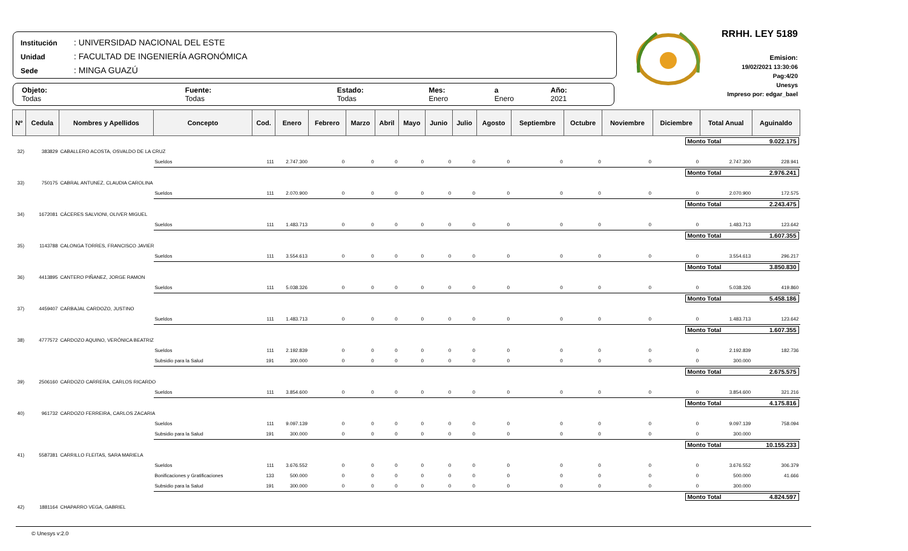Institución: UNIVERSIDAD NACIONAL DEL ESTE
Unidad: FACULTAD DE INGENIERÍA AGRONÓMICA
Sede: MINGA GUAZÚ
Objeto: Todas Fuente: Todas Estado: Todas Mes: Enero a Enero Año: 2021
RRHH. LEY 5189
Emision:
19/02/2021 13:30:06
Pag:4/20
Unesys
Impreso por: edgar_bael
| Nº | Cedula | Nombres y Apellidos | Concepto | Cod. | Enero | Febrero | Marzo | Abril | Mayo | Junio | Julio | Agosto | Septiembre | Octubre | Noviembre | Diciembre | Total Anual | Aguinaldo |
| --- | --- | --- | --- | --- | --- | --- | --- | --- | --- | --- | --- | --- | --- | --- | --- | --- | --- | --- |
| Monto Total 9.022.175 | | | | | | | | | | | | | | | | | | |
| 32) | 383829 | CABALLERO ACOSTA, OSVALDO DE LA CRUZ | | | | | | | | | | | | | | | | |
| | | | Sueldos | 111 | 2.747.300 | 0 | 0 | 0 | 0 | 0 | 0 | 0 | 0 | 0 | 0 | 0 | 2.747.300 | 228.941 |
| | | | Monto Total 2.976.241 | | | | | | | | | | | | | | | |
| 33) | 750175 | CABRAL ANTUNEZ, CLAUDIA CAROLINA | | | | | | | | | | | | | | | | |
| | | | Sueldos | 111 | 2.070.900 | 0 | 0 | 0 | 0 | 0 | 0 | 0 | 0 | 0 | 0 | 0 | 2.070.900 | 172.575 |
| | | | Monto Total 2.243.475 | | | | | | | | | | | | | | | |
| 34) | 1672081 | CÁCERES SALVIONI, OLIVER MIGUEL | | | | | | | | | | | | | | | | |
| | | | Sueldos | 111 | 1.483.713 | 0 | 0 | 0 | 0 | 0 | 0 | 0 | 0 | 0 | 0 | 0 | 1.483.713 | 123.642 |
| | | | Monto Total 1.607.355 | | | | | | | | | | | | | | | |
| 35) | 1143788 | CALONGA TORRES, FRANCISCO JAVIER | | | | | | | | | | | | | | | | |
| | | | Sueldos | 111 | 3.554.613 | 0 | 0 | 0 | 0 | 0 | 0 | 0 | 0 | 0 | 0 | 0 | 3.554.613 | 296.217 |
| | | | Monto Total 3.850.830 | | | | | | | | | | | | | | | |
| 36) | 4413895 | CANTERO PIÑANEZ, JORGE RAMON | | | | | | | | | | | | | | | | |
| | | | Sueldos | 111 | 5.038.326 | 0 | 0 | 0 | 0 | 0 | 0 | 0 | 0 | 0 | 0 | 0 | 5.038.326 | 419.860 |
| | | | Monto Total 5.458.186 | | | | | | | | | | | | | | | |
| 37) | 4459407 | CARBAJAL CARDOZO, JUSTINO | | | | | | | | | | | | | | | | |
| | | | Sueldos | 111 | 1.483.713 | 0 | 0 | 0 | 0 | 0 | 0 | 0 | 0 | 0 | 0 | 0 | 1.483.713 | 123.642 |
| | | | Monto Total 1.607.355 | | | | | | | | | | | | | | | |
| 38) | 4777572 | CARDOZO AQUINO, VERÓNICA BEATRIZ | | | | | | | | | | | | | | | | |
| | | | Sueldos | 111 | 2.192.839 | 0 | 0 | 0 | 0 | 0 | 0 | 0 | 0 | 0 | 0 | 0 | 2.192.839 | 182.736 |
| | | | Subsidio para la Salud | 191 | 300.000 | 0 | 0 | 0 | 0 | 0 | 0 | 0 | 0 | 0 | 0 | 0 | 300.000 | |
| | | | Monto Total 2.675.575 | | | | | | | | | | | | | | | |
| 39) | 2506160 | CARDOZO CARRERA, CARLOS RICARDO | | | | | | | | | | | | | | | | |
| | | | Sueldos | 111 | 3.854.600 | 0 | 0 | 0 | 0 | 0 | 0 | 0 | 0 | 0 | 0 | 0 | 3.854.600 | 321.216 |
| | | | Monto Total 4.175.816 | | | | | | | | | | | | | | | |
| 40) | 961732 | CARDOZO FERREIRA, CARLOS ZACARIA | | | | | | | | | | | | | | | | |
| | | | Sueldos | 111 | 9.097.139 | 0 | 0 | 0 | 0 | 0 | 0 | 0 | 0 | 0 | 0 | 0 | 9.097.139 | 758.094 |
| | | | Subsidio para la Salud | 191 | 300.000 | 0 | 0 | 0 | 0 | 0 | 0 | 0 | 0 | 0 | 0 | 0 | 300.000 | |
| | | | Monto Total 10.155.233 | | | | | | | | | | | | | | | |
| 41) | 5587381 | CARRILLO FLEITAS, SARA MARIELA | | | | | | | | | | | | | | | | |
| | | | Sueldos | 111 | 3.676.552 | 0 | 0 | 0 | 0 | 0 | 0 | 0 | 0 | 0 | 0 | 0 | 3.676.552 | 306.379 |
| | | | Bonificaciones y Gratificaciones | 133 | 500.000 | 0 | 0 | 0 | 0 | 0 | 0 | 0 | 0 | 0 | 0 | 0 | 500.000 | 41.666 |
| | | | Subsidio para la Salud | 191 | 300.000 | 0 | 0 | 0 | 0 | 0 | 0 | 0 | 0 | 0 | 0 | 0 | 300.000 | |
| | | | Monto Total 4.824.597 | | | | | | | | | | | | | | | |
| 42) | 1881164 | CHAPARRO VEGA, GABRIEL | | | | | | | | | | | | | | | | |
© Unesys v:2.0